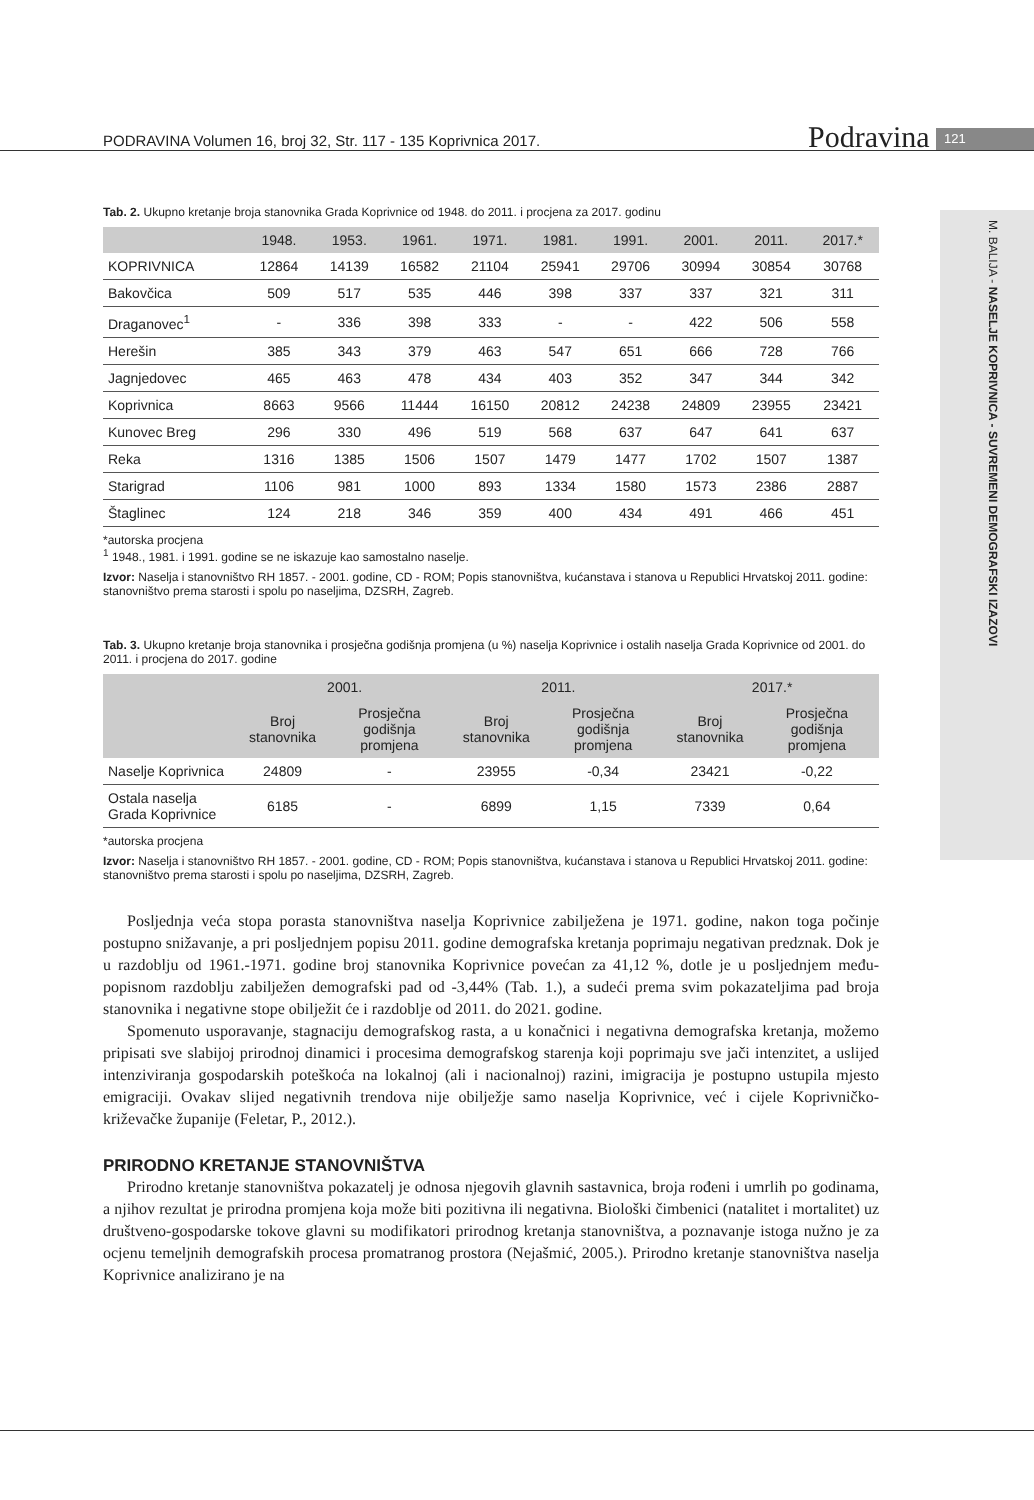PODRAVINA Volumen 16, broj 32, Str. 117 - 135 Koprivnica 2017. Podravina 121
M. BALIJA - NASELJE KOPRIVNICA - SUVREMENI DEMOGRAFSKI IZAZOVI
Tab. 2. Ukupno kretanje broja stanovnika Grada Koprivnice od 1948. do 2011. i procjena za 2017. godinu
| | 1948. | 1953. | 1961. | 1971. | 1981. | 1991. | 2001. | 2011. | 2017.* |
| --- | --- | --- | --- | --- | --- | --- | --- | --- | --- |
| KOPRIVNICA | 12864 | 14139 | 16582 | 21104 | 25941 | 29706 | 30994 | 30854 | 30768 |
| Bakovčica | 509 | 517 | 535 | 446 | 398 | 337 | 337 | 321 | 311 |
| Draganovec<sup>1</sup> | - | 336 | 398 | 333 | - | - | 422 | 506 | 558 |
| Herešin | 385 | 343 | 379 | 463 | 547 | 651 | 666 | 728 | 766 |
| Jagnjedovec | 465 | 463 | 478 | 434 | 403 | 352 | 347 | 344 | 342 |
| Koprivnica | 8663 | 9566 | 11444 | 16150 | 20812 | 24238 | 24809 | 23955 | 23421 |
| Kunovec Breg | 296 | 330 | 496 | 519 | 568 | 637 | 647 | 641 | 637 |
| Reka | 1316 | 1385 | 1506 | 1507 | 1479 | 1477 | 1702 | 1507 | 1387 |
| Starigrad | 1106 | 981 | 1000 | 893 | 1334 | 1580 | 1573 | 2386 | 2887 |
| Štaglinec | 124 | 218 | 346 | 359 | 400 | 434 | 491 | 466 | 451 |
*autorska procjena
<sup>1</sup> 1948., 1981. i 1991. godine se ne iskazuje kao samostalno naselje.
Izvor: Naselja i stanovništvo RH 1857. - 2001. godine, CD - ROM; Popis stanovništva, kućanstava i stanova u Republici Hrvatskoj 2011. godine: stanovništvo prema starosti i spolu po naseljima, DZSRH, Zagreb.
Tab. 3. Ukupno kretanje broja stanovnika i prosječna godišnja promjena (u %) naselja Koprivnice i ostalih naselja Grada Koprivnice od 2001. do 2011. i procjena do 2017. godine
| | 2001. | | 2011. | | 2017.* | |
| --- | --- | --- | --- | --- | --- | --- |
| | Broj stanovnika | Prosječna godišnja promjena | Broj stanovnika | Prosječna godišnja promjena | Broj stanovnika | Prosječna godišnja promjena |
| Naselje Koprivnica | 24809 | - | 23955 | -0,34 | 23421 | -0,22 |
| Ostala naselja Grada Koprivnice | 6185 | - | 6899 | 1,15 | 7339 | 0,64 |
*autorska procjena
Izvor: Naselja i stanovništvo RH 1857. - 2001. godine, CD - ROM; Popis stanovništva, kućanstava i stanova u Republici Hrvatskoj 2011. godine: stanovništvo prema starosti i spolu po naseljima, DZSRH, Zagreb.
Posljednja veća stopa porasta stanovništva naselja Koprivnice zabilježena je 1971. godine, nakon toga počinje postupno snižavanje, a pri posljednjem popisu 2011. godine demografska kretanja poprimaju negativan predznak. Dok je u razdoblju od 1961.-1971. godine broj stanovnika Koprivnice povećan za 41,12 %, dotle je u posljednjem među-popisnom razdoblju zabilježen demografski pad od -3,44% (Tab. 1.), a sudeći prema svim pokazateljima pad broja stanovnika i negativne stope obilježit će i razdoblje od 2011. do 2021. godine.
Spomenuto usporavanje, stagnaciju demografskog rasta, a u konačnici i negativna demografska kretanja, možemo pripisati sve slabijoj prirodnoj dinamici i procesima demografskog starenja koji poprimaju sve jači intenzitet, a uslijed intenziviranja gospodarskih poteškoća na lokalnoj (ali i nacionalnoj) razini, imigracija je postupno ustupila mjesto emigraciji. Ovakav slijed negativnih trendova nije obilježje samo naselja Koprivnice, već i cijele Koprivničko-križevačke županije (Feletar, P., 2012.).
PRIRODNO KRETANJE STANOVNIŠTVA
Prirodno kretanje stanovništva pokazatelj je odnosa njegovih glavnih sastavnica, broja rođeni i umrlih po godinama, a njihov rezultat je prirodna promjena koja može biti pozitivna ili negativna. Biološki čimbenici (natalitet i mortalitet) uz društveno-gospodarske tokove glavni su modifikatori prirodnog kretanja stanovništva, a poznavanje istoga nužno je za ocjenu temeljnih demografskih procesa promatranog prostora (Nejašmić, 2005.). Prirodno kretanje stanovništva naselja Koprivnice analizirano je na